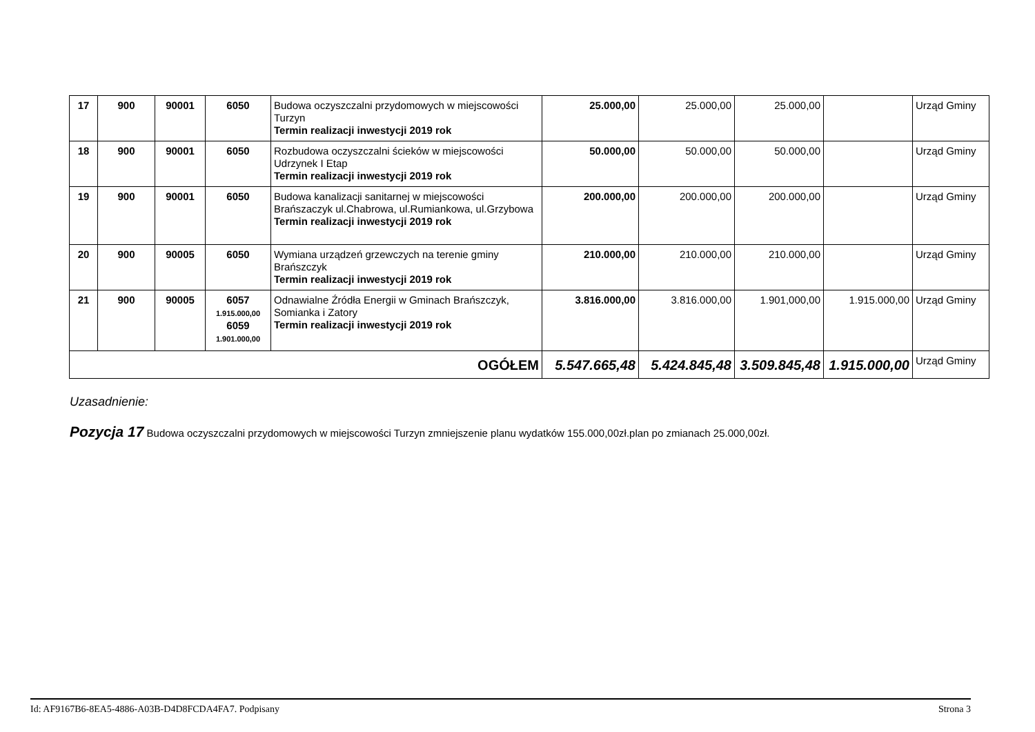| 17 | 900 | 90001 | 6050 | Budowa oczyszczalni przydomowych w miejscowości Turzyn Termin realizacji inwestycji 2019 rok | 25.000,00 | 25.000,00 | 25.000,00 | | Urząd Gminy |
| 18 | 900 | 90001 | 6050 | Rozbudowa oczyszczalni ścieków w miejscowości Udrzynek I Etap Termin realizacji inwestycji 2019 rok | 50.000,00 | 50.000,00 | 50.000,00 | | Urząd Gminy |
| 19 | 900 | 90001 | 6050 | Budowa kanalizacji sanitarnej w miejscowości Brańszaczyk ul.Chabrowa, ul.Rumiankowa, ul.Grzybowa Termin realizacji inwestycji 2019 rok | 200.000,00 | 200.000,00 | 200.000,00 | | Urząd Gminy |
| 20 | 900 | 90005 | 6050 | Wymiana urządzeń grzewczych na terenie gminy Brańszczyk Termin realizacji inwestycji 2019 rok | 210.000,00 | 210.000,00 | 210.000,00 | | Urząd Gminy |
| 21 | 900 | 90005 | 6057 1.915.000,00 6059 1.901.000,00 | Odnawialne Źródła Energii w Gminach Brańszczyk, Somianka i Zatory Termin realizacji inwestycji 2019 rok | 3.816.000,00 | 3.816.000,00 | 1.901,000,00 | 1.915.000,00 | Urząd Gminy |
| OGÓŁEM | | | | | 5.547.665,48 | 5.424.845,48 | 3.509.845,48 | 1.915.000,00 | Urząd Gminy |
Uzasadnienie:
Pozycja 17 Budowa oczyszczalni przydomowych w miejscowości Turzyn zmniejszenie planu wydatków 155.000,00zł.plan po zmianach 25.000,00zł.
Id: AF9167B6-8EA5-4886-A03B-D4D8FCDA4FA7. Podpisany Strona 3